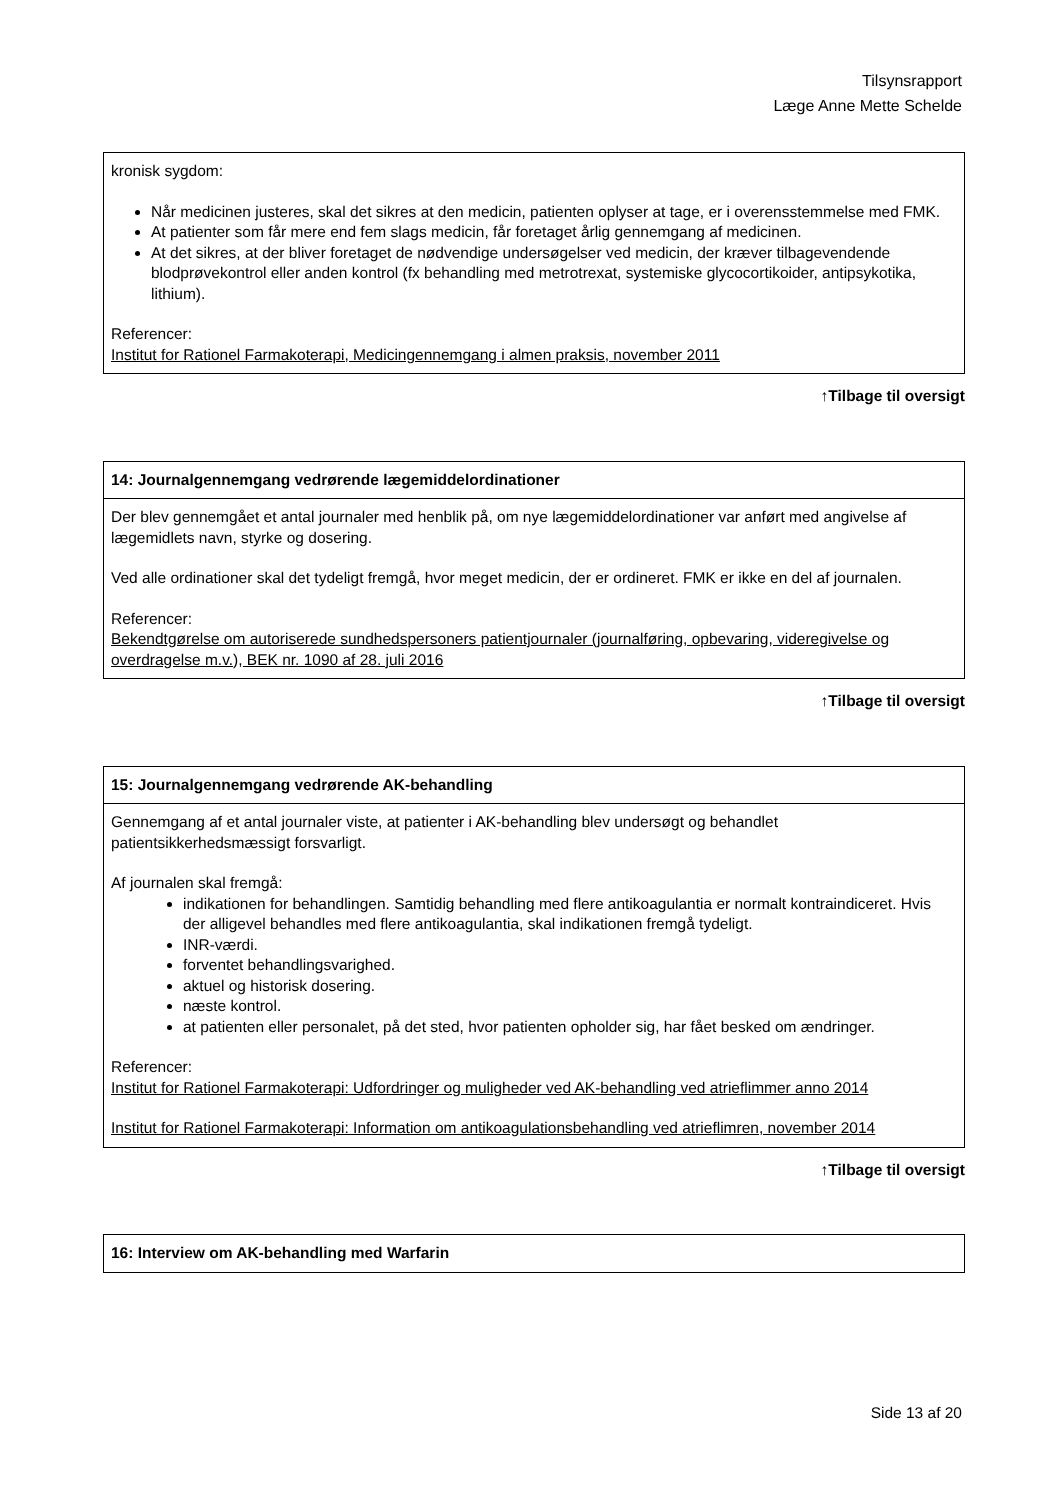Tilsynsrapport
Læge Anne Mette Schelde
| kronisk sygdom: Når medicinen justeres, skal det sikres at den medicin, patienten oplyser at tage, er i overensstemmelse med FMK. At patienter som får mere end fem slags medicin, får foretaget årlig gennemgang af medicinen. At det sikres, at der bliver foretaget de nødvendige undersøgelser ved medicin, der kræver tilbagevendende blodprøvekontrol eller anden kontrol (fx behandling med metrotrexat, systemiske glycocortikoider, antipsykotika, lithium). Referencer: Institut for Rationel Farmakoterapi, Medicingennemgang i almen praksis, november 2011 |
↑Tilbage til oversigt
| 14: Journalgennemgang vedrørende lægemiddelordinationer |
| --- |
| Der blev gennemgået et antal journaler med henblik på, om nye lægemiddelordinationer var anført med angivelse af lægemidlets navn, styrke og dosering. Ved alle ordinationer skal det tydeligt fremgå, hvor meget medicin, der er ordineret. FMK er ikke en del af journalen. Referencer: Bekendtgørelse om autoriserede sundhedspersoners patientjournaler (journalføring, opbevaring, videregivelse og overdragelse m.v.), BEK nr. 1090 af 28. juli 2016 |
↑Tilbage til oversigt
| 15: Journalgennemgang vedrørende AK-behandling |
| --- |
| Gennemgang af et antal journaler viste, at patienter i AK-behandling blev undersøgt og behandlet patientsikkerhedsmæssigt forsvarligt. Af journalen skal fremgå: indikationen for behandlingen. Samtidig behandling med flere antikoagulantia er normalt kontraindiceret. Hvis der alligevel behandles med flere antikoagulantia, skal indikationen fremgå tydeligt. INR-værdi. forventet behandlingsvarighed. aktuel og historisk dosering. næste kontrol. at patienten eller personalet, på det sted, hvor patienten opholder sig, har fået besked om ændringer. Referencer: Institut for Rationel Farmakoterapi: Udfordringer og muligheder ved AK-behandling ved atrieflimmer anno 2014 Institut for Rationel Farmakoterapi: Information om antikoagulationsbehandling ved atrieflimren, november 2014 |
↑Tilbage til oversigt
| 16: Interview om AK-behandling med Warfarin |
| --- |
Side 13 af 20